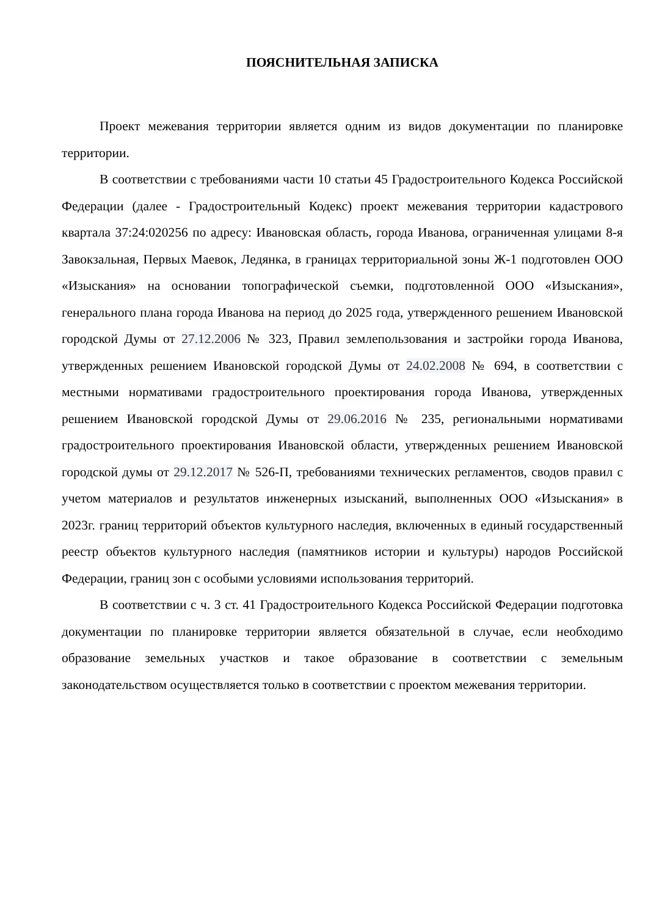ПОЯСНИТЕЛЬНАЯ ЗАПИСКА
Проект межевания территории является одним из видов документации по планировке территории.
В соответствии с требованиями части 10 статьи 45 Градостроительного Кодекса Российской Федерации (далее - Градостроительный Кодекс) проект межевания территории кадастрового квартала 37:24:020256 по адресу: Ивановская область, города Иванова, ограниченная улицами 8-я Завокзальная, Первых Маевок, Ледянка, в границах территориальной зоны Ж-1 подготовлен ООО «Изыскания» на основании топографической съемки, подготовленной ООО «Изыскания», генерального плана города Иванова на период до 2025 года, утвержденного решением Ивановской городской Думы от 27.12.2006 № 323, Правил землепользования и застройки города Иванова, утвержденных решением Ивановской городской Думы от 24.02.2008 № 694, в соответствии с местными нормативами градостроительного проектирования города Иванова, утвержденных решением Ивановской городской Думы от 29.06.2016 № 235, региональными нормативами градостроительного проектирования Ивановской области, утвержденных решением Ивановской городской думы от 29.12.2017 № 526-П, требованиями технических регламентов, сводов правил с учетом материалов и результатов инженерных изысканий, выполненных ООО «Изыскания» в 2023г. границ территорий объектов культурного наследия, включенных в единый государственный реестр объектов культурного наследия (памятников истории и культуры) народов Российской Федерации, границ зон с особыми условиями использования территорий.
В соответствии с ч. 3 ст. 41 Градостроительного Кодекса Российской Федерации подготовка документации по планировке территории является обязательной в случае, если необходимо образование земельных участков и такое образование в соответствии с земельным законодательством осуществляется только в соответствии с проектом межевания территории.